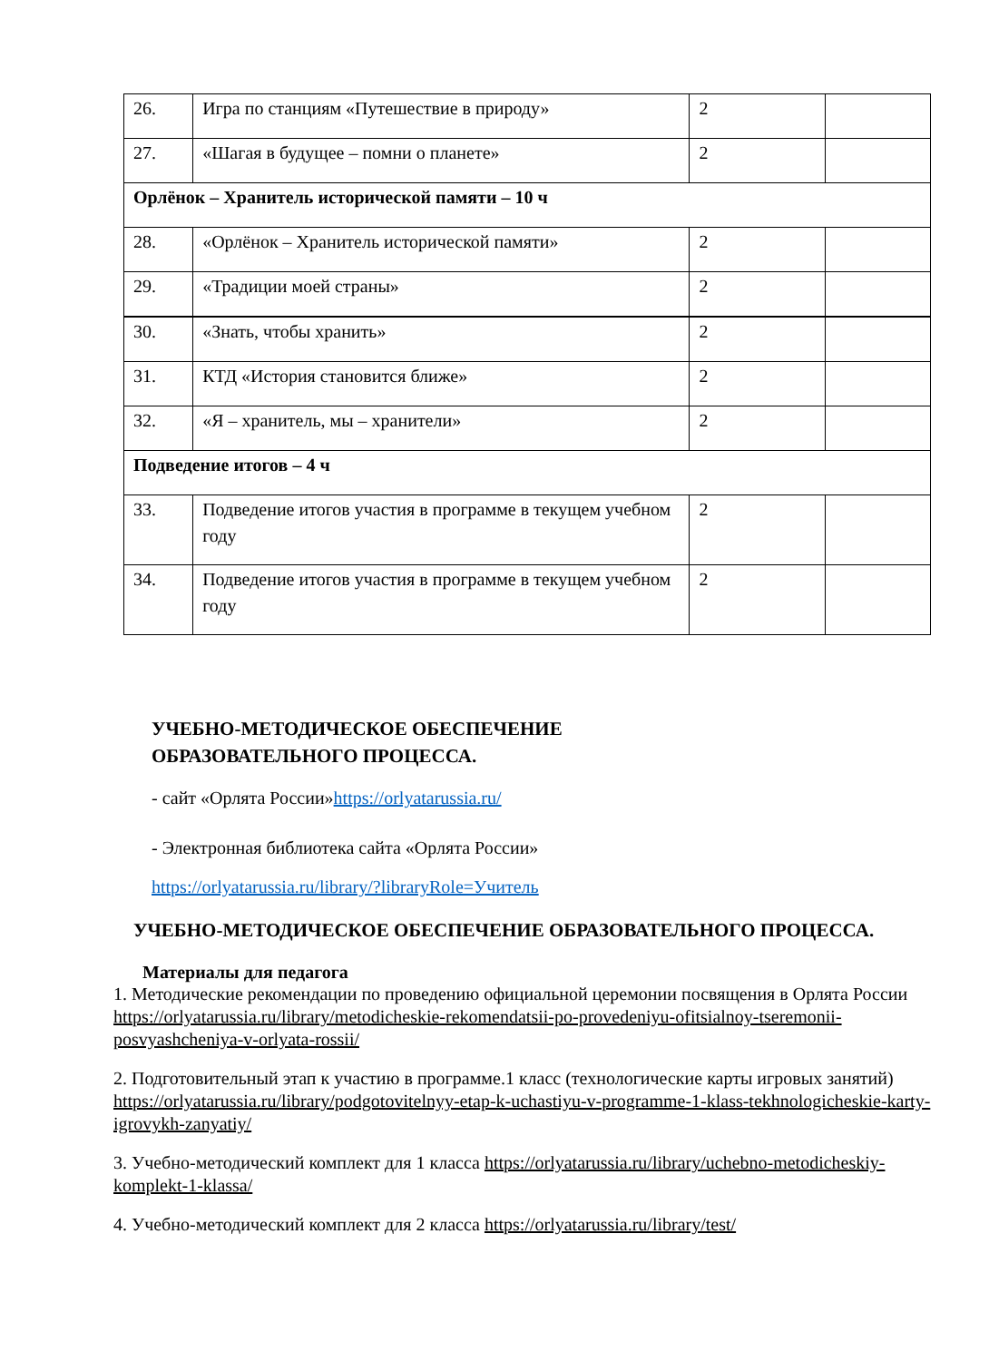| 26. | Игра по станциям «Путешествие в природу» | 2 | |
| 27. | «Шагая в будущее – помни о планете» | 2 | |
| Орлёнок – Хранитель исторической памяти – 10 ч | | | |
| 28. | «Орлёнок – Хранитель исторической памяти» | 2 | |
| 29. | «Традиции моей страны» | 2 | |
| 30. | «Знать, чтобы хранить» | 2 | |
| 31. | КТД «История становится ближе» | 2 | |
| 32. | «Я – хранитель, мы – хранители» | 2 | |
| Подведение итогов – 4 ч | | | |
| 33. | Подведение итогов участия в программе в текущем учебном году | 2 | |
| 34. | Подведение итогов участия в программе в текущем учебном году | 2 | |
УЧЕБНО-МЕТОДИЧЕСКОЕ ОБЕСПЕЧЕНИЕ
ОБРАЗОВАТЕЛЬНОГО ПРОЦЕССА.
- сайт «Орлята России»https://orlyatarussia.ru/
- Электронная библиотека сайта «Орлята России»
https://orlyatarussia.ru/library/?libraryRole=Учитель
УЧЕБНО-МЕТОДИЧЕСКОЕ ОБЕСПЕЧЕНИЕ ОБРАЗОВАТЕЛЬНОГО ПРОЦЕССА.
Материалы для педагога
1. Методические рекомендации по проведению официальной церемонии посвящения в Орлята России https://orlyatarussia.ru/library/metodicheskie-rekomendatsii-po-provedeniyu-ofitsialnoy-tseremonii-posvyashcheniya-v-orlyata-rossii/
2. Подготовительный этап к участию в программе.1 класс (технологические карты игровых занятий) https://orlyatarussia.ru/library/podgotovitelnyy-etap-k-uchastiyu-v-programme-1-klass-tekhnologicheskie-karty-igrovykh-zanyatiy/
3. Учебно-методический комплект для 1 класса https://orlyatarussia.ru/library/uchebno-metodicheskiy-komplekt-1-klassa/
4. Учебно-методический комплект для 2 класса https://orlyatarussia.ru/library/test/